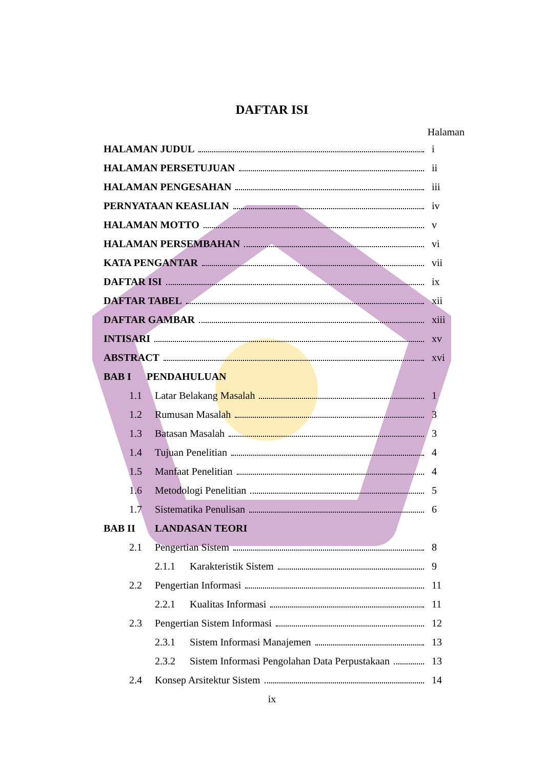DAFTAR ISI
Halaman
HALAMAN JUDUL i
HALAMAN PERSETUJUAN ii
HALAMAN PENGESAHAN iii
PERNYATAAN KEASLIAN iv
HALAMAN MOTTO v
HALAMAN PERSEMBAHAN vi
KATA PENGANTAR vii
DAFTAR ISI ix
DAFTAR TABEL xii
DAFTAR GAMBAR xiii
INTISARI xv
ABSTRACT xvi
BAB I PENDAHULUAN
1.1 Latar Belakang Masalah 1
1.2 Rumusan Masalah 3
1.3 Batasan Masalah 3
1.4 Tujuan Penelitian 4
1.5 Manfaat Penelitian 4
1.6 Metodologi Penelitian 5
1.7 Sistematika Penulisan 6
BAB II LANDASAN TEORI
2.1 Pengertian Sistem 8
2.1.1 Karakteristik Sistem 9
2.2 Pengertian Informasi 11
2.2.1 Kualitas Informasi 11
2.3 Pengertian Sistem Informasi 12
2.3.1 Sistem Informasi Manajemen 13
2.3.2 Sistem Informasi Pengolahan Data Perpustakaan 13
2.4 Konsep Arsitektur Sistem 14
ix